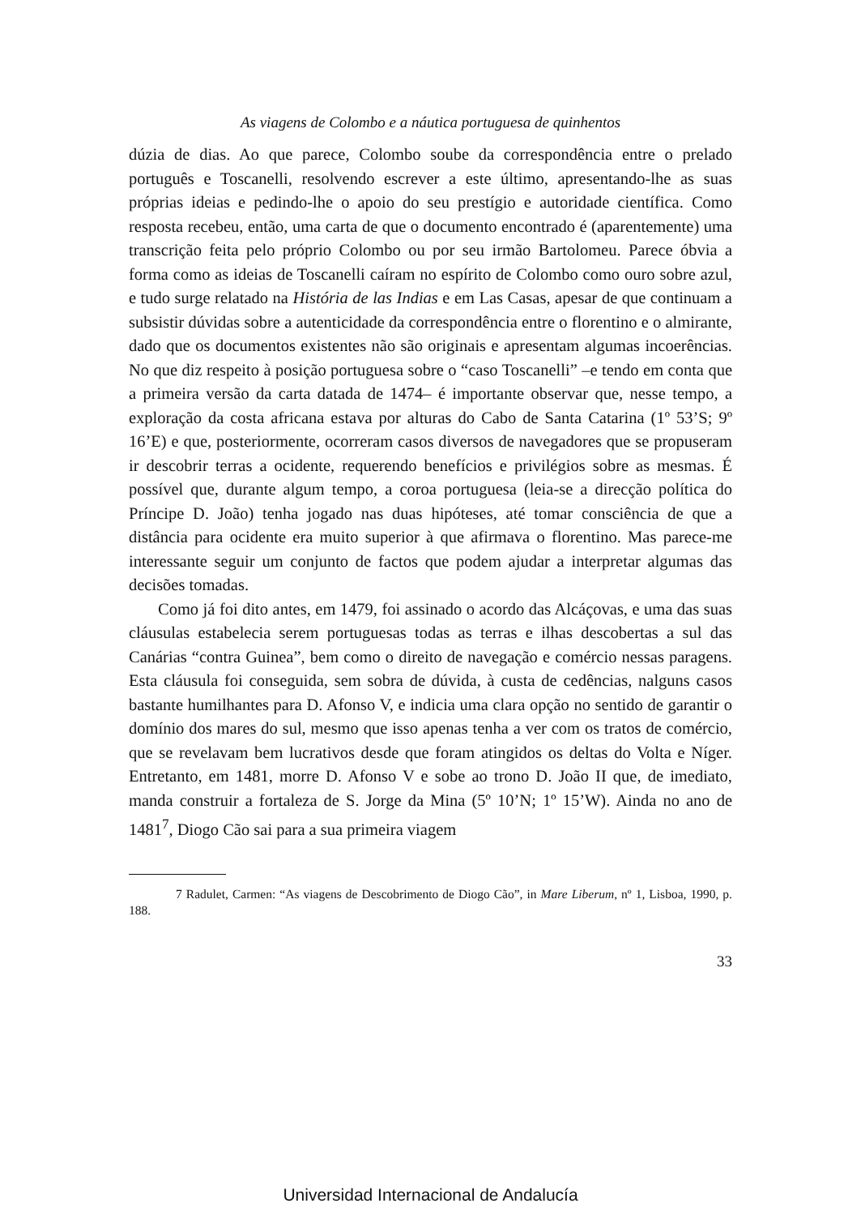As viagens de Colombo e a náutica portuguesa de quinhentos
dúzia de dias. Ao que parece, Colombo soube da correspondência entre o prelado português e Toscanelli, resolvendo escrever a este último, apresentando-lhe as suas próprias ideias e pedindo-lhe o apoio do seu prestígio e autoridade científica. Como resposta recebeu, então, uma carta de que o documento encontrado é (aparentemente) uma transcrição feita pelo próprio Colombo ou por seu irmão Bartolomeu. Parece óbvia a forma como as ideias de Toscanelli caíram no espírito de Colombo como ouro sobre azul, e tudo surge relatado na História de las Indias e em Las Casas, apesar de que continuam a subsistir dúvidas sobre a autenticidade da correspondência entre o florentino e o almirante, dado que os documentos existentes não são originais e apresentam algumas incoerências. No que diz respeito à posição portuguesa sobre o “caso Toscanelli” –e tendo em conta que a primeira versão da carta datada de 1474– é importante observar que, nesse tempo, a exploração da costa africana estava por alturas do Cabo de Santa Catarina (1º 53’S; 9º 16’E) e que, posteriormente, ocorreram casos diversos de navegadores que se propuseram ir descobrir terras a ocidente, requerendo benefícios e privilégios sobre as mesmas. É possível que, durante algum tempo, a coroa portuguesa (leia-se a direcção política do Príncipe D. João) tenha jogado nas duas hipóteses, até tomar consciência de que a distância para ocidente era muito superior à que afirmava o florentino. Mas parece-me interessante seguir um conjunto de factos que podem ajudar a interpretar algumas das decisões tomadas.
Como já foi dito antes, em 1479, foi assinado o acordo das Alcáçovas, e uma das suas cláusulas estabelecia serem portuguesas todas as terras e ilhas descobertas a sul das Canárias “contra Guinea”, bem como o direito de navegação e comércio nessas paragens. Esta cláusula foi conseguida, sem sobra de dúvida, à custa de cedências, nalguns casos bastante humilhantes para D. Afonso V, e indicia uma clara opção no sentido de garantir o domínio dos mares do sul, mesmo que isso apenas tenha a ver com os tratos de comércio, que se revelavam bem lucrativos desde que foram atingidos os deltas do Volta e Níger. Entretanto, em 1481, morre D. Afonso V e sobe ao trono D. João II que, de imediato, manda construir a fortaleza de S. Jorge da Mina (5º 10’N; 1º 15’W). Ainda no ano de 1481<sup>7</sup>, Diogo Cão sai para a sua primeira viagem
7 Radulet, Carmen: “As viagens de Descobrimento de Diogo Cão”, in Mare Liberum, nº 1, Lisboa, 1990, p. 188.
33
Universidad Internacional de Andalucía